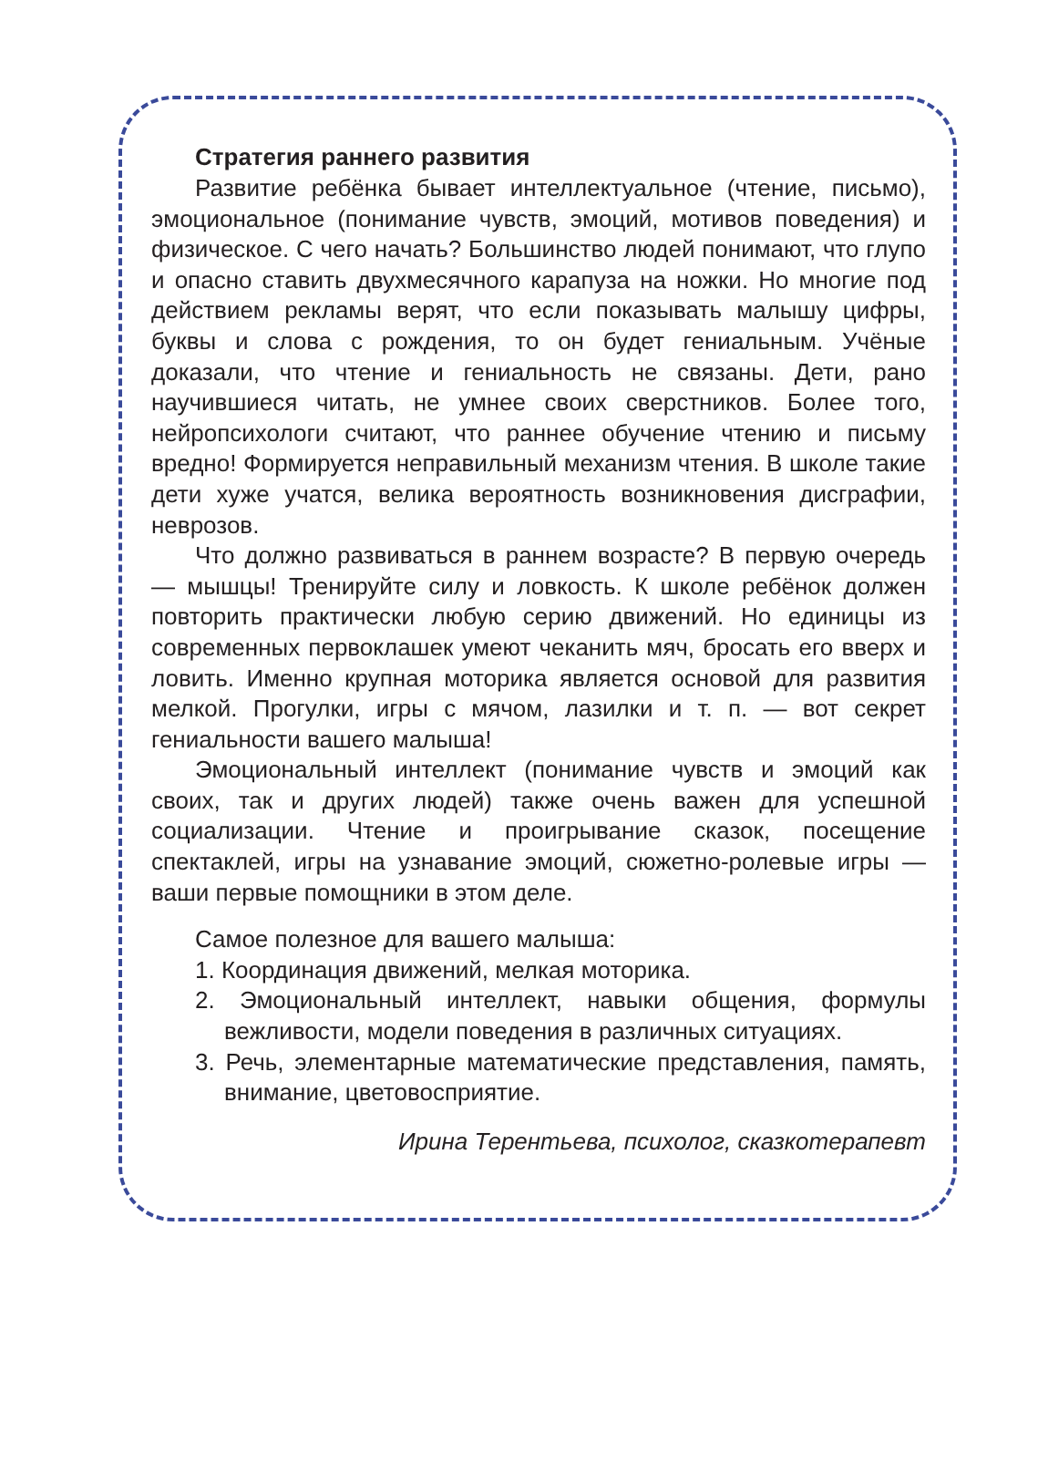Стратегия раннего развития
Развитие ребёнка бывает интеллектуальное (чтение, письмо), эмоциональное (понимание чувств, эмоций, мотивов поведения) и физическое. С чего начать? Большинство людей понимают, что глупо и опасно ставить двухмесячного карапуза на ножки. Но многие под действием рекламы верят, что если показывать малышу цифры, буквы и слова с рождения, то он будет гениальным. Учёные доказали, что чтение и гениальность не связаны. Дети, рано научившиеся читать, не умнее своих сверстников. Более того, нейропсихологи считают, что раннее обучение чтению и письму вредно! Формируется неправильный механизм чтения. В школе такие дети хуже учатся, велика вероятность возникновения дисграфии, неврозов.
Что должно развиваться в раннем возрасте? В первую очередь — мышцы! Тренируйте силу и ловкость. К школе ребёнок должен повторить практически любую серию движений. Но единицы из современных первоклашек умеют чеканить мяч, бросать его вверх и ловить. Именно крупная моторика является основой для развития мелкой. Прогулки, игры с мячом, лазилки и т. п. — вот секрет гениальности вашего малыша!
Эмоциональный интеллект (понимание чувств и эмоций как своих, так и других людей) также очень важен для успешной социализации. Чтение и проигрывание сказок, посещение спектаклей, игры на узнавание эмоций, сюжетно-ролевые игры — ваши первые помощники в этом деле.
Самое полезное для вашего малыша:
1. Координация движений, мелкая моторика.
2. Эмоциональный интеллект, навыки общения, формулы вежливости, модели поведения в различных ситуациях.
3. Речь, элементарные математические представления, память, внимание, цветовосприятие.
Ирина Терентьева, психолог, сказкотерапевт